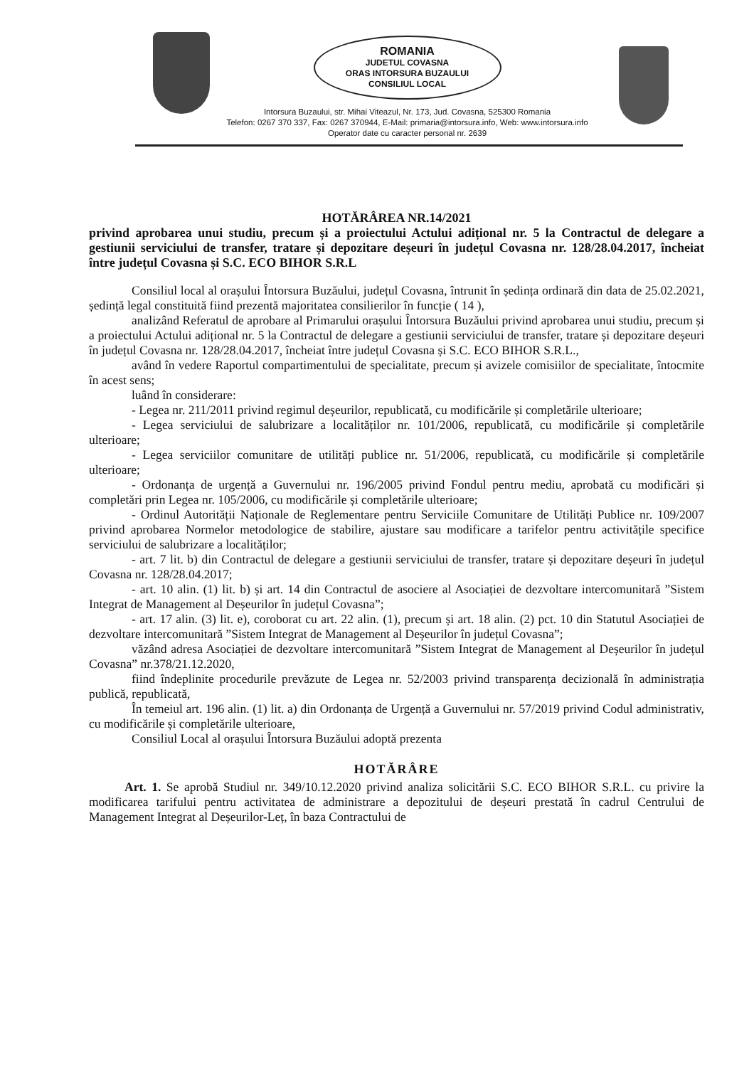ROMANIA
JUDETUL COVASNA
ORAS INTORSURA BUZAULUI
CONSILIUL LOCAL
Intorsura Buzaului, str. Mihai Viteazul, Nr. 173, Jud. Covasna, 525300 Romania
Telefon: 0267 370 337, Fax: 0267 370944, E-Mail: primaria@intorsura.info, Web: www.intorsura.info
Operator date cu caracter personal nr. 2639
HOTĂRÂREA NR.14/2021
privind aprobarea unui studiu, precum și a proiectului Actului adițional nr. 5 la Contractul de delegare a gestiunii serviciului de transfer, tratare și depozitare deșeuri în județul Covasna nr. 128/28.04.2017, încheiat între județul Covasna și S.C. ECO BIHOR S.R.L
Consiliul local al orașului Întorsura Buzăului, județul Covasna, întrunit în ședința ordinară din data de 25.02.2021, ședință legal constituită fiind prezentă majoritatea consilierilor în funcție ( 14 ),
analizând Referatul de aprobare al Primarului orașului Întorsura Buzăului privind aprobarea unui studiu, precum și a proiectului Actului adițional nr. 5 la Contractul de delegare a gestiunii serviciului de transfer, tratare și depozitare deșeuri în județul Covasna nr. 128/28.04.2017, încheiat între județul Covasna și S.C. ECO BIHOR S.R.L.,
având în vedere Raportul compartimentului de specialitate, precum și avizele comisiilor de specialitate, întocmite în acest sens;
luând în considerare:
- Legea nr. 211/2011 privind regimul deșeurilor, republicată, cu modificările și completările ulterioare;
- Legea serviciului de salubrizare a localităților nr. 101/2006, republicată, cu modificările și completările ulterioare;
- Legea serviciilor comunitare de utilități publice nr. 51/2006, republicată, cu modificările și completările ulterioare;
- Ordonanța de urgență a Guvernului nr. 196/2005 privind Fondul pentru mediu, aprobată cu modificări și completări prin Legea nr. 105/2006, cu modificările și completările ulterioare;
- Ordinul Autorității Naționale de Reglementare pentru Serviciile Comunitare de Utilități Publice nr. 109/2007 privind aprobarea Normelor metodologice de stabilire, ajustare sau modificare a tarifelor pentru activitățile specifice serviciului de salubrizare a localităților;
- art. 7 lit. b) din Contractul de delegare a gestiunii serviciului de transfer, tratare și depozitare deșeuri în județul Covasna nr. 128/28.04.2017;
- art. 10 alin. (1) lit. b) și art. 14 din Contractul de asociere al Asociației de dezvoltare intercomunitară ”Sistem Integrat de Management al Deșeurilor în județul Covasna”;
- art. 17 alin. (3) lit. e), coroborat cu art. 22 alin. (1), precum și art. 18 alin. (2) pct. 10 din Statutul Asociației de dezvoltare intercomunitară ”Sistem Integrat de Management al Deșeurilor în județul Covasna”;
văzând adresa Asociației de dezvoltare intercomunitară ”Sistem Integrat de Management al Deșeurilor în județul Covasna” nr.378/21.12.2020,
fiind îndeplinite procedurile prevăzute de Legea nr. 52/2003 privind transparența decizională în administrația publică, republicată,
În temeiul art. 196 alin. (1) lit. a) din Ordonanța de Urgență a Guvernului nr. 57/2019 privind Codul administrativ, cu modificările și completările ulterioare,
Consiliul Local al orașului Întorsura Buzăului adoptă prezenta
HOTĂRÂRE
Art. 1. Se aprobă Studiul nr. 349/10.12.2020 privind analiza solicitării S.C. ECO BIHOR S.R.L. cu privire la modificarea tarifului pentru activitatea de administrare a depozitului de deșeuri prestată în cadrul Centrului de Management Integrat al Deșeurilor-Leț, în baza Contractului de